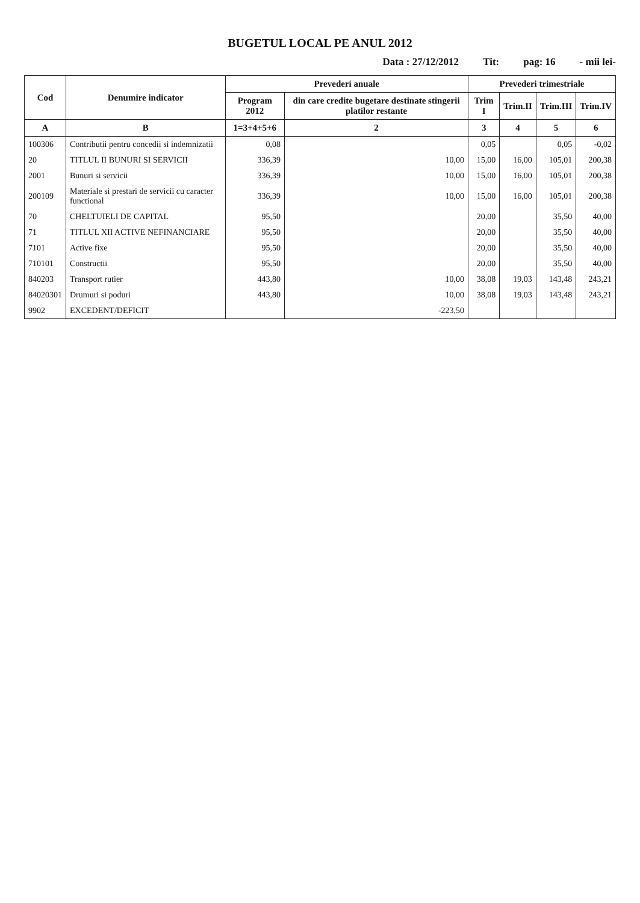BUGETUL LOCAL PE ANUL 2012
Data : 27/12/2012 Tit: pag: 16 - mii lei-
| Cod | Denumire indicator | Prevederi anuale | | Prevederi trimestriale | | | |
| --- | --- | --- | --- | --- | --- | --- | --- |
| | | Program 2012 | din care credite bugetare destinate stingerii platilor restante | Trim I | Trim.II | Trim.III | Trim.IV |
| A | B | 1=3+4+5+6 | 2 | 3 | 4 | 5 | 6 |
| 100306 | Contributii pentru concedii si indemnizatii | 0,08 | | 0,05 | | 0,05 | -0,02 |
| 20 | TITLUL II BUNURI SI SERVICII | 336,39 | 10,00 | 15,00 | 16,00 | 105,01 | 200,38 |
| 2001 | Bunuri si servicii | 336,39 | 10,00 | 15,00 | 16,00 | 105,01 | 200,38 |
| 200109 | Materiale si prestari de servicii cu caracter functional | 336,39 | 10,00 | 15,00 | 16,00 | 105,01 | 200,38 |
| 70 | CHELTUIELI DE CAPITAL | 95,50 | | 20,00 | | 35,50 | 40,00 |
| 71 | TITLUL XII ACTIVE NEFINANCIARE | 95,50 | | 20,00 | | 35,50 | 40,00 |
| 7101 | Active fixe | 95,50 | | 20,00 | | 35,50 | 40,00 |
| 710101 | Constructii | 95,50 | | 20,00 | | 35,50 | 40,00 |
| 840203 | Transport rutier | 443,80 | 10,00 | 38,08 | 19,03 | 143,48 | 243,21 |
| 84020301 | Drumuri si poduri | 443,80 | 10,00 | 38,08 | 19,03 | 143,48 | 243,21 |
| 9902 | EXCEDENT/DEFICIT | | -223,50 | | | | |